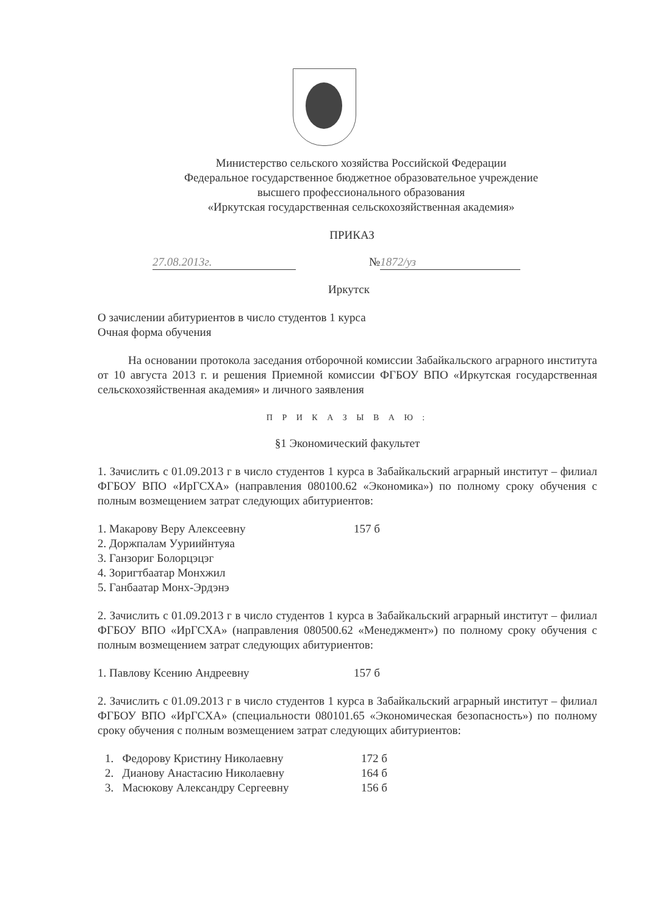Министерство сельского хозяйства Российской Федерации
Федеральное государственное бюджетное образовательное учреждение
высшего профессионального образования
«Иркутская государственная сельскохозяйственная академия»
ПРИКАЗ
27.08.2013г. № 1872/уз
Иркутск
О зачислении абитуриентов в число студентов 1 курса
Очная форма обучения
На основании протокола заседания отборочной комиссии Забайкальского аграрного института от 10 августа 2013 г. и решения Приемной комиссии ФГБОУ ВПО «Иркутская государственная сельскохозяйственная академия» и личного заявления
П Р И К А З Ы В А Ю :
§1 Экономический факультет
1. Зачислить с 01.09.2013 г в число студентов 1 курса в Забайкальский аграрный институт – филиал ФГБОУ ВПО «ИрГСХА» (направления 080100.62 «Экономика») по полному сроку обучения с полным возмещением затрат следующих абитуриентов:
1. Макарову Веру Алексеевну 157 б
2. Доржпалам Ууриийнтуяа
3. Ганзориг Болорцэцэг
4. Зоригтбаатар Монхжил
5. Ганбаатар Монх-Эрдэнэ
2. Зачислить с 01.09.2013 г в число студентов 1 курса в Забайкальский аграрный институт – филиал ФГБОУ ВПО «ИрГСХА» (направления 080500.62 «Менеджмент») по полному сроку обучения с полным возмещением затрат следующих абитуриентов:
1. Павлову Ксению Андреевну 157 б
2. Зачислить с 01.09.2013 г в число студентов 1 курса в Забайкальский аграрный институт – филиал ФГБОУ ВПО «ИрГСХА» (специальности 080101.65 «Экономическая безопасность») по полному сроку обучения с полным возмещением затрат следующих абитуриентов:
1. Федорову Кристину Николаевну 172 б
2. Дианову Анастасию Николаевну 164 б
3. Масюкову Александру Сергеевну 156 б